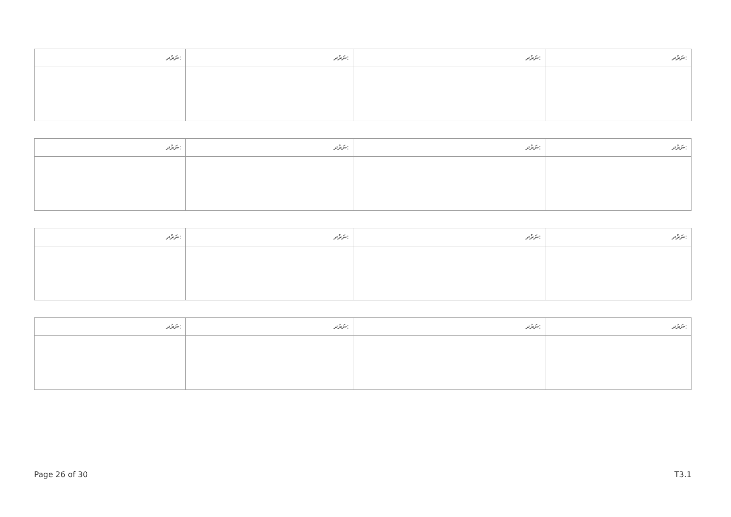| ނަރުދ: | ނަރުދ: | ނަރުދ: | ނަރުދ: |
| --- | --- | --- | --- |
| ނަރުދ: | ނަރުދ: | ނަރުދ: | ނަރުދ: |
| --- | --- | --- | --- |
| ނަރުދ: | ނަރުދ: | ނަރުދ: | ނަރުދ: |
| --- | --- | --- | --- |
| ނަރުދ: | ނަރުދ: | ނަރުދ: | ނަރުދ: |
| --- | --- | --- | --- |
Page 26 of 30 T3.1